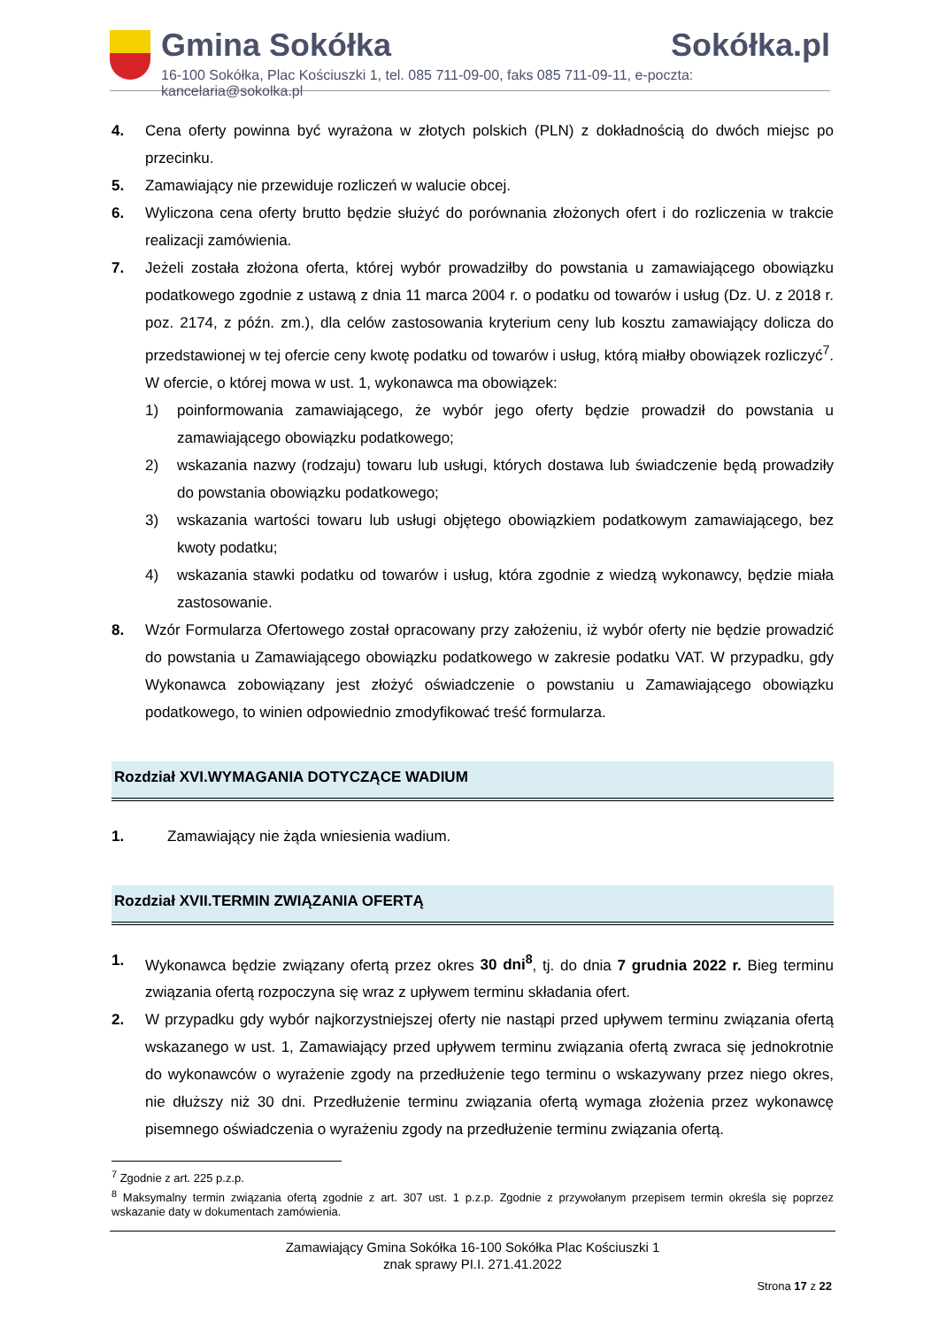Gmina Sokółka Sokółka.pl
16-100 Sokółka, Plac Kościuszki 1, tel. 085 711-09-00, faks 085 711-09-11, e-poczta: kancelaria@sokolka.pl
4. Cena oferty powinna być wyrażona w złotych polskich (PLN) z dokładnością do dwóch miejsc po przecinku.
5. Zamawiający nie przewiduje rozliczeń w walucie obcej.
6. Wyliczona cena oferty brutto będzie służyć do porównania złożonych ofert i do rozliczenia w trakcie realizacji zamówienia.
7. Jeżeli została złożona oferta, której wybór prowadziłby do powstania u zamawiającego obowiązku podatkowego zgodnie z ustawą z dnia 11 marca 2004 r. o podatku od towarów i usług (Dz. U. z 2018 r. poz. 2174, z późn. zm.), dla celów zastosowania kryterium ceny lub kosztu zamawiający dolicza do przedstawionej w tej ofercie ceny kwotę podatku od towarów i usług, którą miałby obowiązek rozliczyć<sup>7</sup>. W ofercie, o której mowa w ust. 1, wykonawca ma obowiązek:
1) poinformowania zamawiającego, że wybór jego oferty będzie prowadził do powstania u zamawiającego obowiązku podatkowego;
2) wskazania nazwy (rodzaju) towaru lub usługi, których dostawa lub świadczenie będą prowadziły do powstania obowiązku podatkowego;
3) wskazania wartości towaru lub usługi objętego obowiązkiem podatkowym zamawiającego, bez kwoty podatku;
4) wskazania stawki podatku od towarów i usług, która zgodnie z wiedzą wykonawcy, będzie miała zastosowanie.
8. Wzór Formularza Ofertowego został opracowany przy założeniu, iż wybór oferty nie będzie prowadzić do powstania u Zamawiającego obowiązku podatkowego w zakresie podatku VAT. W przypadku, gdy Wykonawca zobowiązany jest złożyć oświadczenie o powstaniu u Zamawiającego obowiązku podatkowego, to winien odpowiednio zmodyfikować treść formularza.
Rozdział XVI.WYMAGANIA DOTYCZĄCE WADIUM
1. Zamawiający nie żąda wniesienia wadium.
Rozdział XVII.TERMIN ZWIĄZANIA OFERTĄ
1. Wykonawca będzie związany ofertą przez okres 30 dni<sup>8</sup>, tj. do dnia 7 grudnia 2022 r. Bieg terminu związania ofertą rozpoczyna się wraz z upływem terminu składania ofert.
2. W przypadku gdy wybór najkorzystniejszej oferty nie nastąpi przed upływem terminu związania ofertą wskazanego w ust. 1, Zamawiający przed upływem terminu związania ofertą zwraca się jednokrotnie do wykonawców o wyrażenie zgody na przedłużenie tego terminu o wskazywany przez niego okres, nie dłuższy niż 30 dni. Przedłużenie terminu związania ofertą wymaga złożenia przez wykonawcę pisemnego oświadczenia o wyrażeniu zgody na przedłużenie terminu związania ofertą.
<sup>7</sup> Zgodnie z art. 225 p.z.p.
<sup>8</sup> Maksymalny termin związania ofertą zgodnie z art. 307 ust. 1 p.z.p. Zgodnie z przywołanym przepisem termin określa się poprzez wskazanie daty w dokumentach zamówienia.
Zamawiający Gmina Sokółka 16-100 Sokółka Plac Kościuszki 1
znak sprawy PI.I. 271.41.2022
Strona 17 z 22